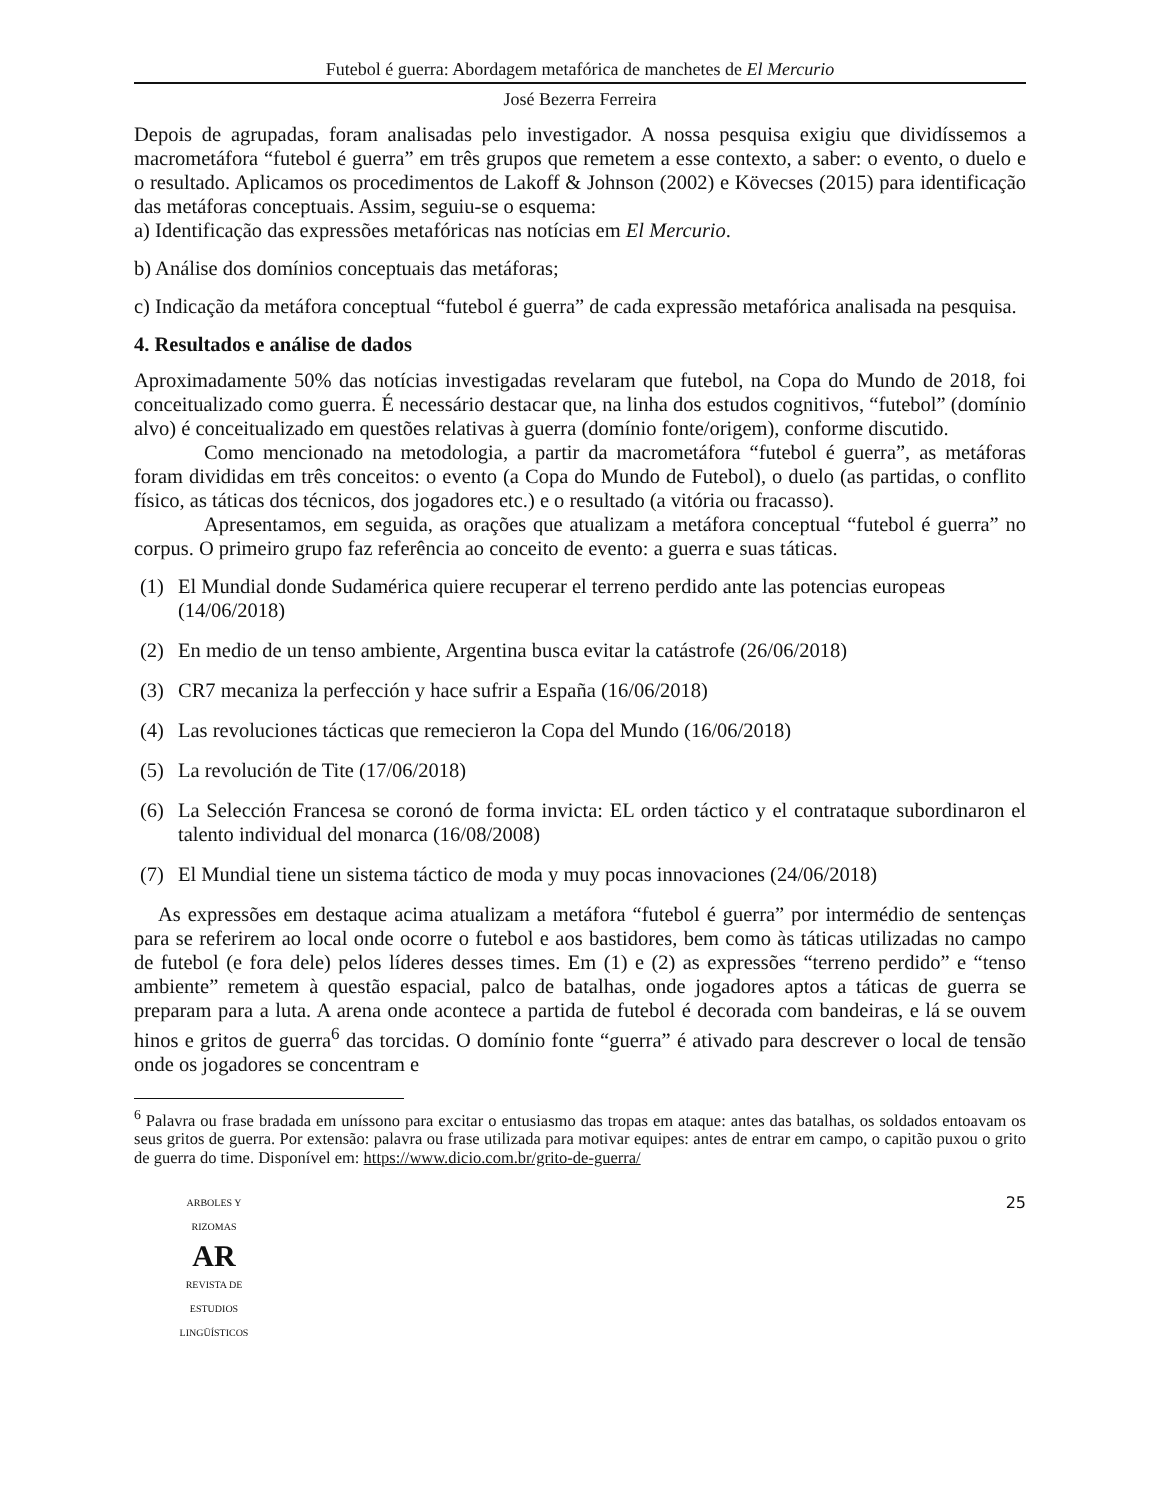Futebol é guerra: Abordagem metafórica de manchetes de El Mercurio
José Bezerra Ferreira
Depois de agrupadas, foram analisadas pelo investigador. A nossa pesquisa exigiu que dividíssemos a macrometáfora “futebol é guerra” em três grupos que remetem a esse contexto, a saber: o evento, o duelo e o resultado. Aplicamos os procedimentos de Lakoff & Johnson (2002) e Kövecses (2015) para identificação das metáforas conceptuais. Assim, seguiu-se o esquema:
a) Identificação das expressões metafóricas nas notícias em El Mercurio.
b) Análise dos domínios conceptuais das metáforas;
c) Indicação da metáfora conceptual “futebol é guerra” de cada expressão metafórica analisada na pesquisa.
4. Resultados e análise de dados
Aproximadamente 50% das notícias investigadas revelaram que futebol, na Copa do Mundo de 2018, foi conceitualizado como guerra. É necessário destacar que, na linha dos estudos cognitivos, “futebol” (domínio alvo) é conceitualizado em questões relativas à guerra (domínio fonte/origem), conforme discutido.
Como mencionado na metodologia, a partir da macrometáfora “futebol é guerra”, as metáforas foram divididas em três conceitos: o evento (a Copa do Mundo de Futebol), o duelo (as partidas, o conflito físico, as táticas dos técnicos, dos jogadores etc.) e o resultado (a vitória ou fracasso).
Apresentamos, em seguida, as orações que atualizam a metáfora conceptual “futebol é guerra” no corpus. O primeiro grupo faz referência ao conceito de evento: a guerra e suas táticas.
(1) El Mundial donde Sudamérica quiere recuperar el terreno perdido ante las potencias europeas (14/06/2018)
(2) En medio de un tenso ambiente, Argentina busca evitar la catástrofe (26/06/2018)
(3) CR7 mecaniza la perfección y hace sufrir a España (16/06/2018)
(4) Las revoluciones tácticas que remecieron la Copa del Mundo (16/06/2018)
(5) La revolución de Tite (17/06/2018)
(6) La Selección Francesa se coronó de forma invicta: EL orden táctico y el contrataque subordinaron el talento individual del monarca (16/08/2008)
(7) El Mundial tiene un sistema táctico de moda y muy pocas innovaciones (24/06/2018)
As expressões em destaque acima atualizam a metáfora “futebol é guerra” por intermédio de sentenças para se referirem ao local onde ocorre o futebol e aos bastidores, bem como às táticas utilizadas no campo de futebol (e fora dele) pelos líderes desses times. Em (1) e (2) as expressões “terreno perdido” e “tenso ambiente” remetem à questão espacial, palco de batalhas, onde jogadores aptos a táticas de guerra se preparam para a luta. A arena onde acontece a partida de futebol é decorada com bandeiras, e lá se ouvem hinos e gritos de guerra<sup>6</sup> das torcidas. O domínio fonte “guerra” é ativado para descrever o local de tensão onde os jogadores se concentram e
<sup>6</sup> Palavra ou frase bradada em uníssono para excitar o entusiasmo das tropas em ataque: antes das batalhas, os soldados entoavam os seus gritos de guerra. Por extensão: palavra ou frase utilizada para motivar equipes: antes de entrar em campo, o capitão puxou o grito de guerra do time. Disponível em: https://www.dicio.com.br/grito-de-guerra/
ARBOLES Y RIZOMAS
AR
REVISTA DE ESTUDIOS LINGÜÍSTICOS
25